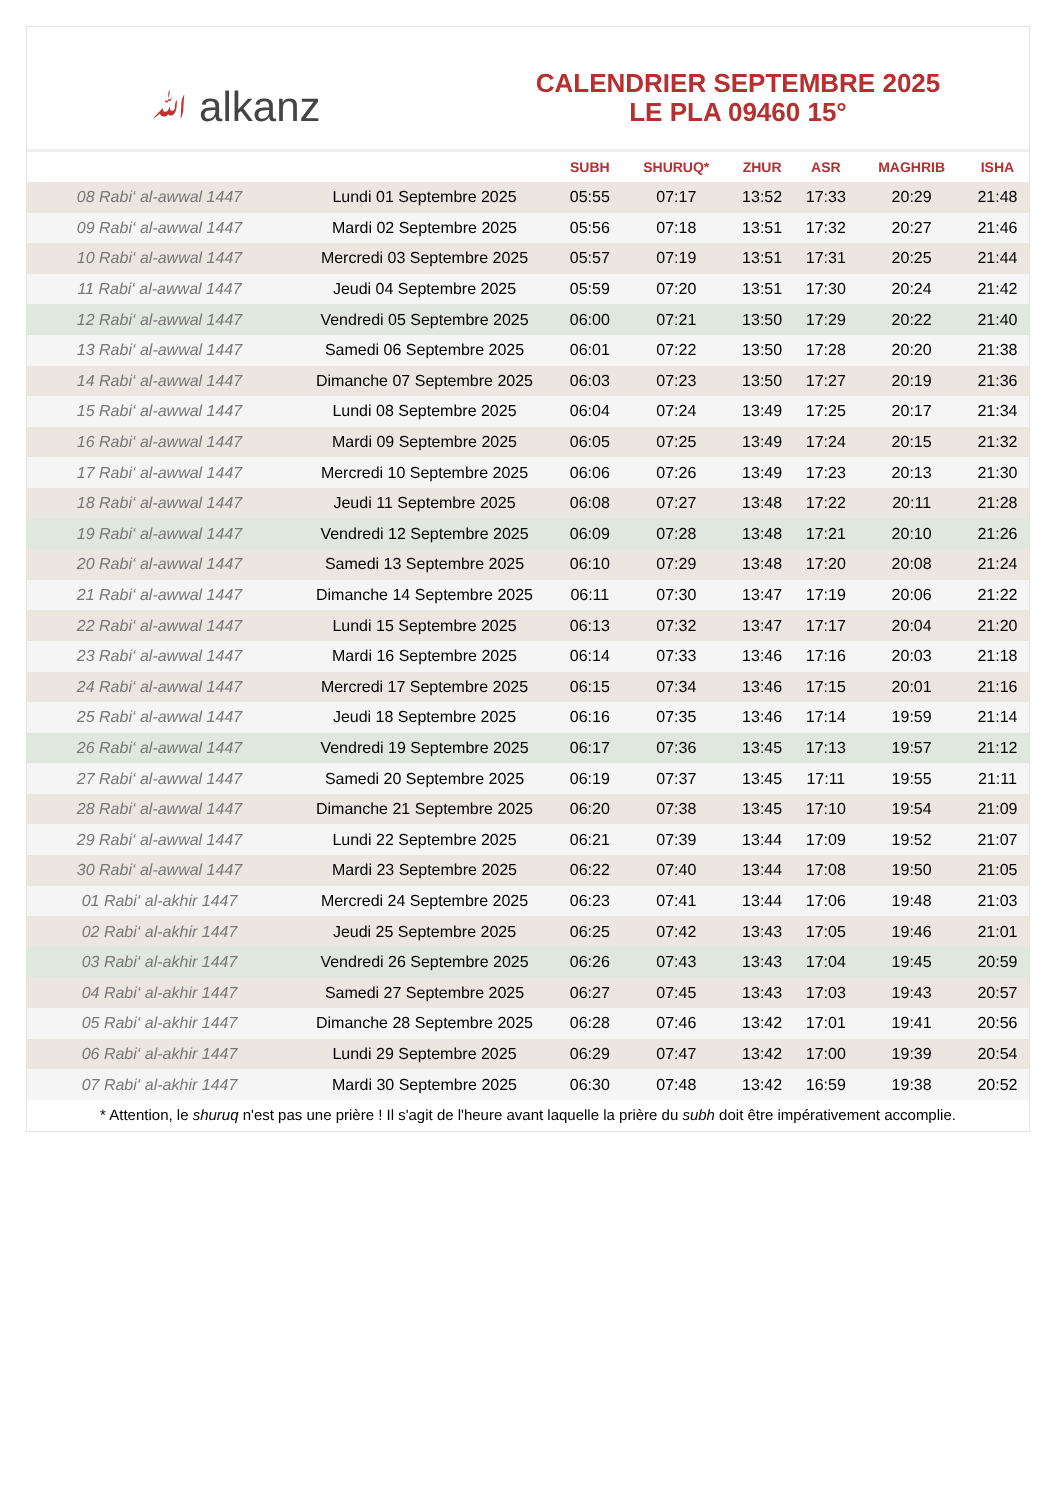ﷲ alkanz
CALENDRIER SEPTEMBRE 2025
LE PLA 09460 15°
| | | SUBH | SHURUQ* | ZHUR | ASR | MAGHRIB | ISHA |
| --- | --- | --- | --- | --- | --- | --- | --- |
| 08 Rabi‘ al-awwal 1447 | Lundi 01 Septembre 2025 | 05:55 | 07:17 | 13:52 | 17:33 | 20:29 | 21:48 |
| 09 Rabi‘ al-awwal 1447 | Mardi 02 Septembre 2025 | 05:56 | 07:18 | 13:51 | 17:32 | 20:27 | 21:46 |
| 10 Rabi‘ al-awwal 1447 | Mercredi 03 Septembre 2025 | 05:57 | 07:19 | 13:51 | 17:31 | 20:25 | 21:44 |
| 11 Rabi‘ al-awwal 1447 | Jeudi 04 Septembre 2025 | 05:59 | 07:20 | 13:51 | 17:30 | 20:24 | 21:42 |
| 12 Rabi‘ al-awwal 1447 | Vendredi 05 Septembre 2025 | 06:00 | 07:21 | 13:50 | 17:29 | 20:22 | 21:40 |
| 13 Rabi‘ al-awwal 1447 | Samedi 06 Septembre 2025 | 06:01 | 07:22 | 13:50 | 17:28 | 20:20 | 21:38 |
| 14 Rabi‘ al-awwal 1447 | Dimanche 07 Septembre 2025 | 06:03 | 07:23 | 13:50 | 17:27 | 20:19 | 21:36 |
| 15 Rabi‘ al-awwal 1447 | Lundi 08 Septembre 2025 | 06:04 | 07:24 | 13:49 | 17:25 | 20:17 | 21:34 |
| 16 Rabi‘ al-awwal 1447 | Mardi 09 Septembre 2025 | 06:05 | 07:25 | 13:49 | 17:24 | 20:15 | 21:32 |
| 17 Rabi‘ al-awwal 1447 | Mercredi 10 Septembre 2025 | 06:06 | 07:26 | 13:49 | 17:23 | 20:13 | 21:30 |
| 18 Rabi‘ al-awwal 1447 | Jeudi 11 Septembre 2025 | 06:08 | 07:27 | 13:48 | 17:22 | 20:11 | 21:28 |
| 19 Rabi‘ al-awwal 1447 | Vendredi 12 Septembre 2025 | 06:09 | 07:28 | 13:48 | 17:21 | 20:10 | 21:26 |
| 20 Rabi‘ al-awwal 1447 | Samedi 13 Septembre 2025 | 06:10 | 07:29 | 13:48 | 17:20 | 20:08 | 21:24 |
| 21 Rabi‘ al-awwal 1447 | Dimanche 14 Septembre 2025 | 06:11 | 07:30 | 13:47 | 17:19 | 20:06 | 21:22 |
| 22 Rabi‘ al-awwal 1447 | Lundi 15 Septembre 2025 | 06:13 | 07:32 | 13:47 | 17:17 | 20:04 | 21:20 |
| 23 Rabi‘ al-awwal 1447 | Mardi 16 Septembre 2025 | 06:14 | 07:33 | 13:46 | 17:16 | 20:03 | 21:18 |
| 24 Rabi‘ al-awwal 1447 | Mercredi 17 Septembre 2025 | 06:15 | 07:34 | 13:46 | 17:15 | 20:01 | 21:16 |
| 25 Rabi‘ al-awwal 1447 | Jeudi 18 Septembre 2025 | 06:16 | 07:35 | 13:46 | 17:14 | 19:59 | 21:14 |
| 26 Rabi‘ al-awwal 1447 | Vendredi 19 Septembre 2025 | 06:17 | 07:36 | 13:45 | 17:13 | 19:57 | 21:12 |
| 27 Rabi‘ al-awwal 1447 | Samedi 20 Septembre 2025 | 06:19 | 07:37 | 13:45 | 17:11 | 19:55 | 21:11 |
| 28 Rabi‘ al-awwal 1447 | Dimanche 21 Septembre 2025 | 06:20 | 07:38 | 13:45 | 17:10 | 19:54 | 21:09 |
| 29 Rabi‘ al-awwal 1447 | Lundi 22 Septembre 2025 | 06:21 | 07:39 | 13:44 | 17:09 | 19:52 | 21:07 |
| 30 Rabi‘ al-awwal 1447 | Mardi 23 Septembre 2025 | 06:22 | 07:40 | 13:44 | 17:08 | 19:50 | 21:05 |
| 01 Rabi‘ al-akhir 1447 | Mercredi 24 Septembre 2025 | 06:23 | 07:41 | 13:44 | 17:06 | 19:48 | 21:03 |
| 02 Rabi‘ al-akhir 1447 | Jeudi 25 Septembre 2025 | 06:25 | 07:42 | 13:43 | 17:05 | 19:46 | 21:01 |
| 03 Rabi‘ al-akhir 1447 | Vendredi 26 Septembre 2025 | 06:26 | 07:43 | 13:43 | 17:04 | 19:45 | 20:59 |
| 04 Rabi‘ al-akhir 1447 | Samedi 27 Septembre 2025 | 06:27 | 07:45 | 13:43 | 17:03 | 19:43 | 20:57 |
| 05 Rabi‘ al-akhir 1447 | Dimanche 28 Septembre 2025 | 06:28 | 07:46 | 13:42 | 17:01 | 19:41 | 20:56 |
| 06 Rabi‘ al-akhir 1447 | Lundi 29 Septembre 2025 | 06:29 | 07:47 | 13:42 | 17:00 | 19:39 | 20:54 |
| 07 Rabi‘ al-akhir 1447 | Mardi 30 Septembre 2025 | 06:30 | 07:48 | 13:42 | 16:59 | 19:38 | 20:52 |
* Attention, le shuruq n'est pas une prière ! Il s'agit de l'heure avant laquelle la prière du subh doit être impérativement accomplie.